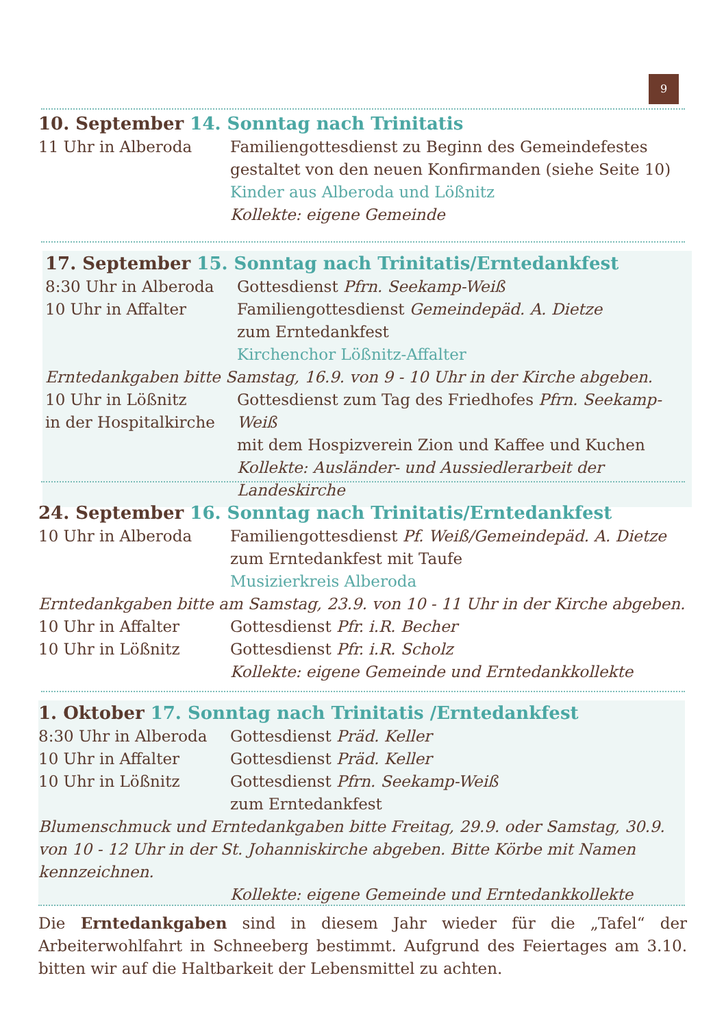9
10. September 14. Sonntag nach Trinitatis
11 Uhr in Alberoda Familiengottesdienst zu Beginn des Gemeindefestes
gestaltet von den neuen Konfirmanden (siehe Seite 10)
Kinder aus Alberoda und Lößnitz
Kollekte: eigene Gemeinde
17. September 15. Sonntag nach Trinitatis/Erntedankfest
8:30 Uhr in Alberoda Gottesdienst Pfrn. Seekamp-Weiß
10 Uhr in Affalter Familiengottesdienst Gemeindepäd. A. Dietze
zum Erntedankfest
Kirchenchor Lößnitz-Affalter
Erntedankgaben bitte Samstag, 16.9. von 9 - 10 Uhr in der Kirche abgeben.
10 Uhr in Lößnitz
in der Hospitalkirche
Gottesdienst zum Tag des Friedhofes Pfrn. Seekamp-Weiß
mit dem Hospizverein Zion und Kaffee und Kuchen
Kollekte: Ausländer- und Aussiedlerarbeit der Landeskirche
24. September 16. Sonntag nach Trinitatis/Erntedankfest
10 Uhr in Alberoda Familiengottesdienst Pf. Weiß/Gemeindepäd. A. Dietze
zum Erntedankfest mit Taufe
Musizierkreis Alberoda
Erntedankgaben bitte am Samstag, 23.9. von 10 - 11 Uhr in der Kirche abgeben.
10 Uhr in Affalter Gottesdienst Pfr. i.R. Becher
10 Uhr in Lößnitz Gottesdienst Pfr. i.R. Scholz
Kollekte: eigene Gemeinde und Erntedankkollekte
1. Oktober 17. Sonntag nach Trinitatis /Erntedankfest
8:30 Uhr in Alberoda Gottesdienst Präd. Keller
10 Uhr in Affalter Gottesdienst Präd. Keller
10 Uhr in Lößnitz Gottesdienst Pfrn. Seekamp-Weiß
zum Erntedankfest
Blumenschmuck und Erntedankgaben bitte Freitag, 29.9. oder Samstag, 30.9. von 10 - 12 Uhr in der St. Johanniskirche abgeben. Bitte Körbe mit Namen kennzeichnen.
Kollekte: eigene Gemeinde und Erntedankkollekte
Die Erntedankgaben sind in diesem Jahr wieder für die „Tafel“ der Arbeiterwohlfahrt in Schneeberg bestimmt. Aufgrund des Feiertages am 3.10. bitten wir auf die Haltbarkeit der Lebensmittel zu achten.